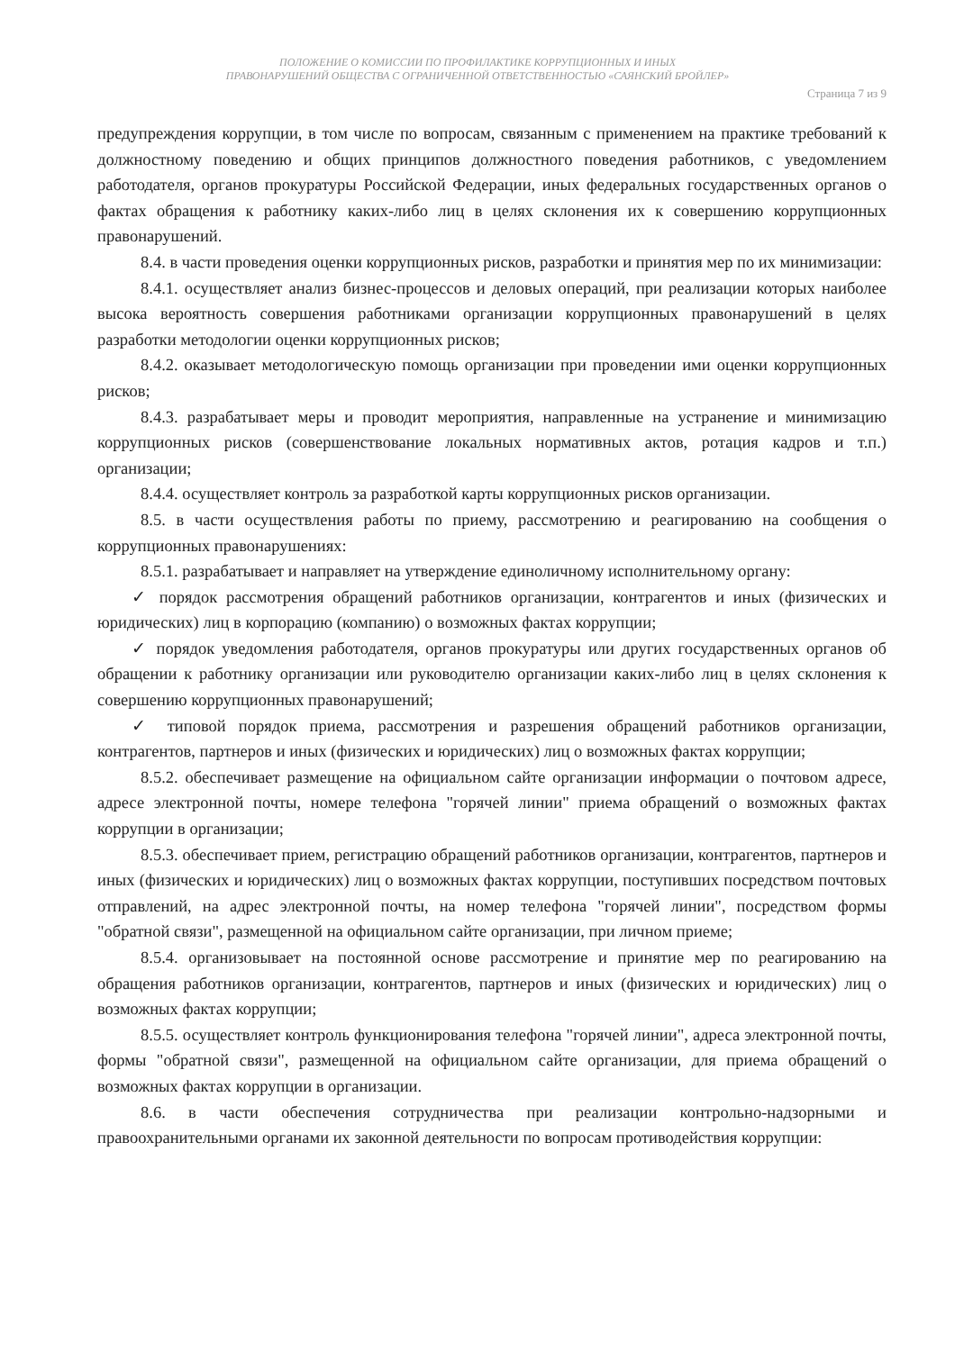ПОЛОЖЕНИЕ О КОМИССИИ ПО ПРОФИЛАКТИКЕ КОРРУПЦИОННЫХ И ИНЫХ
ПРАВОНАРУШЕНИЙ ОБЩЕСТВА С ОГРАНИЧЕННОЙ ОТВЕТСТВЕННОСТЬЮ «САЯНСКИЙ БРОЙЛЕР»
Страница 7 из 9
предупреждения коррупции, в том числе по вопросам, связанным с применением на практике требований к должностному поведению и общих принципов должностного поведения работников, с уведомлением работодателя, органов прокуратуры Российской Федерации, иных федеральных государственных органов о фактах обращения к работнику каких-либо лиц в целях склонения их к совершению коррупционных правонарушений.
8.4. в части проведения оценки коррупционных рисков, разработки и принятия мер по их минимизации:
8.4.1. осуществляет анализ бизнес-процессов и деловых операций, при реализации которых наиболее высока вероятность совершения работниками организации коррупционных правонарушений в целях разработки методологии оценки коррупционных рисков;
8.4.2. оказывает методологическую помощь организации при проведении ими оценки коррупционных рисков;
8.4.3. разрабатывает меры и проводит мероприятия, направленные на устранение и минимизацию коррупционных рисков (совершенствование локальных нормативных актов, ротация кадров и т.п.) организации;
8.4.4. осуществляет контроль за разработкой карты коррупционных рисков организации.
8.5. в части осуществления работы по приему, рассмотрению и реагированию на сообщения о коррупционных правонарушениях:
8.5.1. разрабатывает и направляет на утверждение единоличному исполнительному органу:
✓ порядок рассмотрения обращений работников организации, контрагентов и иных (физических и юридических) лиц в корпорацию (компанию) о возможных фактах коррупции;
✓ порядок уведомления работодателя, органов прокуратуры или других государственных органов об обращении к работнику организации или руководителю организации каких-либо лиц в целях склонения к совершению коррупционных правонарушений;
✓ типовой порядок приема, рассмотрения и разрешения обращений работников организации, контрагентов, партнеров и иных (физических и юридических) лиц о возможных фактах коррупции;
8.5.2. обеспечивает размещение на официальном сайте организации информации о почтовом адресе, адресе электронной почты, номере телефона "горячей линии" приема обращений о возможных фактах коррупции в организации;
8.5.3. обеспечивает прием, регистрацию обращений работников организации, контрагентов, партнеров и иных (физических и юридических) лиц о возможных фактах коррупции, поступивших посредством почтовых отправлений, на адрес электронной почты, на номер телефона "горячей линии", посредством формы "обратной связи", размещенной на официальном сайте организации, при личном приеме;
8.5.4. организовывает на постоянной основе рассмотрение и принятие мер по реагированию на обращения работников организации, контрагентов, партнеров и иных (физических и юридических) лиц о возможных фактах коррупции;
8.5.5. осуществляет контроль функционирования телефона "горячей линии", адреса электронной почты, формы "обратной связи", размещенной на официальном сайте организации, для приема обращений о возможных фактах коррупции в организации.
8.6. в части обеспечения сотрудничества при реализации контрольно-надзорными и правоохранительными органами их законной деятельности по вопросам противодействия коррупции: